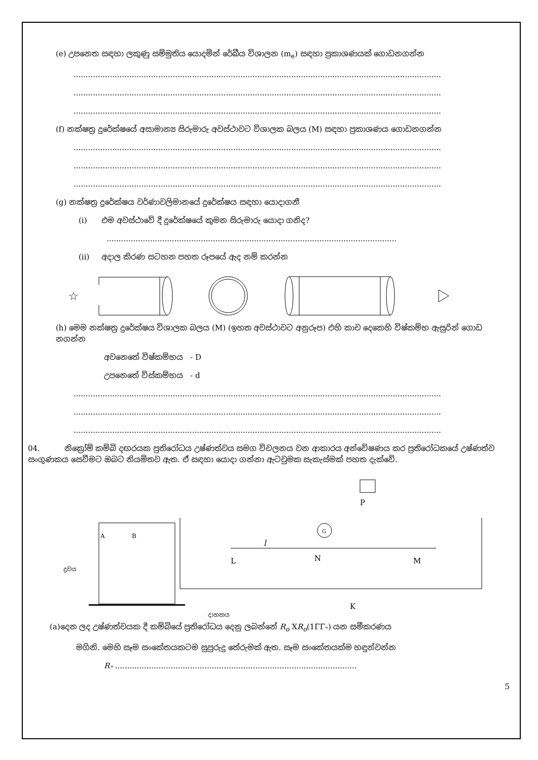(e) උපනෙත සඳහා ලකුණු සම්මුතිය යොදමින් රේඛීය විශාලන (m<sub>e</sub>) සඳහා ප්‍රකාශණයක් ගොඩනගන්න
........................................................................................................................................................
........................................................................................................................................................
........................................................................................................................................................
(f) නක්ෂත්‍ර දුරේක්ෂයේ අසාමාන්‍ය සිරුමාරු අවස්ථාවට විශාලක බලය (M) සඳහා ප්‍රකාශණය ගොඩනගන්න
........................................................................................................................................................
........................................................................................................................................................
........................................................................................................................................................
(g) නක්ෂත්‍ර දුරේක්ෂය වර්ණාවලිමානයේ දුරේක්ෂය සඳහා යොදාගනී
(i) එම අවස්ථාවේ දී දුරේක්ෂයේ කුමන සිරුමාරු යොදා ගනිද?
........................................................................................................................
(ii) අදාල කිරණ සටහන පහත රූපයේ ඇද නම් කරන්න
☆
(h) මෙම නක්ෂත්‍ර දුරේක්ෂය විශාලක බලය (M) (ඉහත අවස්ථාවට අනුරූප) එහි කාච දෙකෙහි විෂ්කම්භ ඇසුරින් ගොඩ නගන්න
අවනෙතේ විෂ්කම්භය - D
උපනෙතේ විස්කම්භය - d
........................................................................................................................................................
........................................................................................................................................................
........................................................................................................................................................
04. නික්‍රෝම් කම්බි දඟරයක ප්‍රතිරෝධය උෂ්ණත්වය සමග විචලනය වන ආකාරය අන්වේෂණය කර ප්‍රතිරෝධකයේ උෂ්ණත්ව සංගුණකය සෙවීමට ඔබට නියමිතව ඇත. ඒ සඳහා යොදා ගන්නා ඇටවුමක සැකැස්මක් පහත දැක්වේ.
A
B
ද්‍රවය
දාහකය
P
G
l
L
N
M
K
(a)දෙන ලද උෂ්ණත්වයක දී කම්බියේ ප්‍රතිරෝධය දෙනු ලබන්නේ R<sub>o</sub> XR<sub>o</sub>(1ΓΓ<sub>"</sub>) යන සමීකරණය
මගිනි. මෙහි සෑම සංකේතයකටම සුපුරුදු තේරුමක් ඇත. සෑම සංකේතයක්ම හඳුන්වන්න
R<sub>"</sub> ....................................................................................................
5